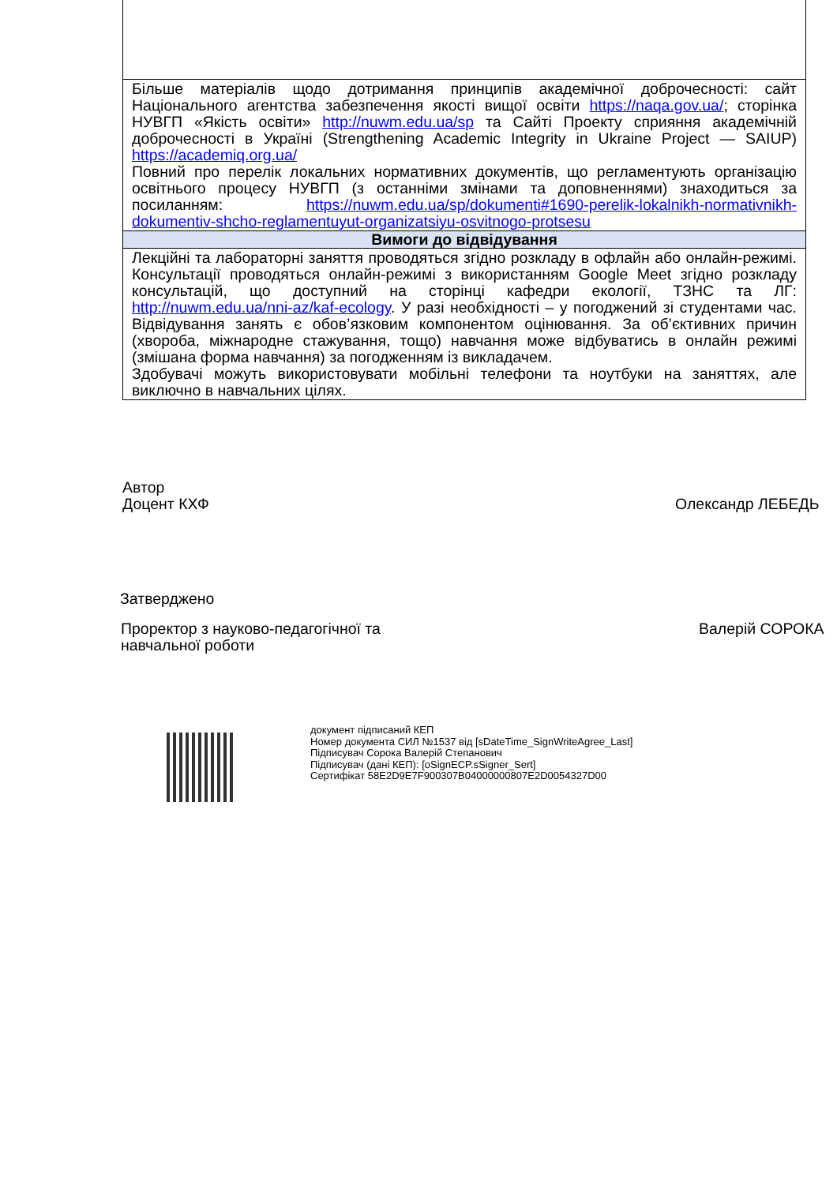| Більше матеріалів щодо дотримання принципів академічної доброчесності: сайт Національного агентства забезпечення якості вищої освіти https://naqa.gov.ua/ ; сторінка НУВГП «Якість освіти» http://nuwm.edu.ua/sp та Сайті Проекту сприяння академічній доброчесності в Україні (Strengthening Academic Integrity in Ukraine Project — SAIUP) https://academiq.org.ua/ Повний про перелік локальних нормативних документів, що регламентують організацію освітнього процесу НУВГП (з останніми змінами та доповненнями) знаходиться за посиланням: https://nuwm.edu.ua/sp/dokumenti#1690-perelik-lokalnikh-normativnikh-dokumentiv-shcho-reglamentuyut-organizatsiyu-osvitnogo-protsesu |
| Вимоги до відвідування |
| Лекційні та лабораторні заняття проводяться згідно розкладу в офлайн або онлайн-режимі. Консультації проводяться онлайн-режимі з використанням Google Meet згідно розкладу консультацій, що доступний на сторінці кафедри екології, ТЗНС та ЛГ: http://nuwm.edu.ua/nni-az/kaf-ecology . У разі необхідності – у погоджений зі студентами час. Відвідування занять є обов’язковим компонентом оцінювання. За об’єктивних причин (хвороба, міжнародне стажування, тощо) навчання може відбуватись в онлайн режимі (змішана форма навчання) за погодженням із викладачем. Здобувачі можуть використовувати мобільні телефони та ноутбуки на заняттях, але виключно в навчальних цілях. |
Автор
Доцент КХФ
Олександр ЛЕБЕДЬ
Затверджено
Проректор з науково-педагогічної та
навчальної роботи
Валерій СОРОКА
документ підписаний КЕП
Номер документа СИЛ №1537 від [sDateTime_SignWriteAgree_Last]
Підписувач Сорока Валерій Степанович
Підписувач (дані КЕП): [oSignECP.sSigner_Sert]
Сертифікат 58E2D9E7F900307B04000000807E2D0054327D00